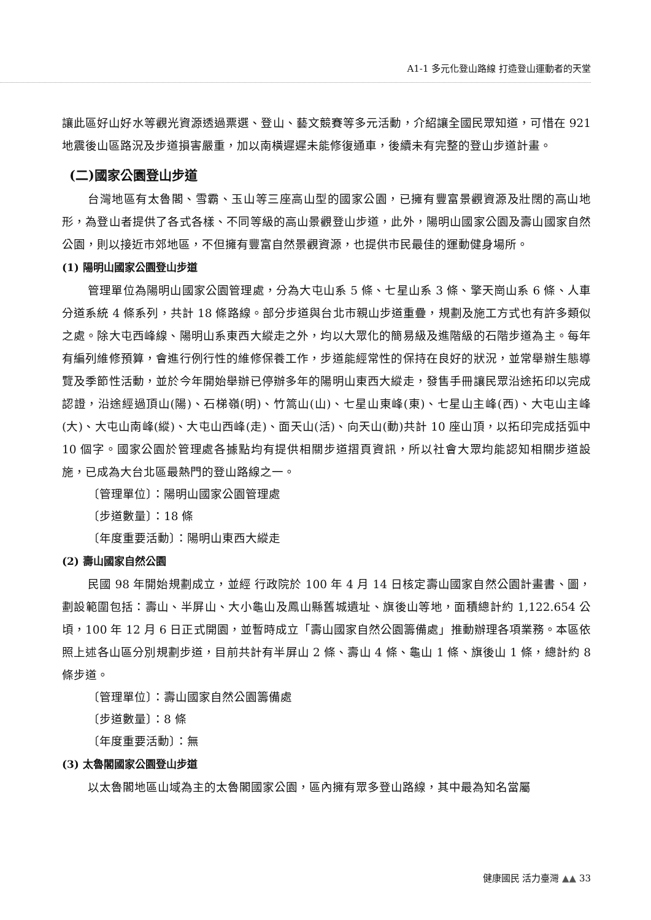A1-1 多元化登山路線 打造登山運動者的天堂
讓此區好山好水等觀光資源透過票選、登山、藝文競賽等多元活動，介紹讓全國民眾知道，可惜在 921 地震後山區路況及步道損害嚴重，加以南橫遲遲未能修復通車，後續未有完整的登山步道計畫。
(二)國家公園登山步道
台灣地區有太魯閣、雪霸、玉山等三座高山型的國家公園，已擁有豐富景觀資源及壯闊的高山地形，為登山者提供了各式各樣、不同等級的高山景觀登山步道，此外，陽明山國家公園及壽山國家自然公園，則以接近市郊地區，不但擁有豐富自然景觀資源，也提供市民最佳的運動健身場所。
(1) 陽明山國家公園登山步道
管理單位為陽明山國家公園管理處，分為大屯山系 5 條、七星山系 3 條、擎天崗山系 6 條、人車分道系統 4 條系列，共計 18 條路線。部分步道與台北市親山步道重疊，規劃及施工方式也有許多類似之處。除大屯西峰線、陽明山系東西大縱走之外，均以大眾化的簡易級及進階級的石階步道為主。每年有編列維修預算，會進行例行性的維修保養工作，步道能經常性的保持在良好的狀況，並常舉辦生態導覽及季節性活動，並於今年開始舉辦已停辦多年的陽明山東西大縱走，發售手冊讓民眾沿途拓印以完成認證，沿途經過頂山(陽)、石梯嶺(明)、竹篙山(山)、七星山東峰(東)、七星山主峰(西)、大屯山主峰(大)、大屯山南峰(縱)、大屯山西峰(走)、面天山(活)、向天山(動)共計 10 座山頂，以拓印完成括弧中 10 個字。國家公園於管理處各據點均有提供相關步道摺頁資訊，所以社會大眾均能認知相關步道設施，已成為大台北區最熱門的登山路線之一。
〔管理單位〕：陽明山國家公園管理處
〔步道數量〕：18 條
〔年度重要活動〕：陽明山東西大縱走
(2) 壽山國家自然公園
民國 98 年開始規劃成立，並經 行政院於 100 年 4 月 14 日核定壽山國家自然公園計畫書、圖，劃設範圍包括：壽山、半屏山、大小龜山及鳳山縣舊城遺址、旗後山等地，面積總計約 1,122.654 公頃，100 年 12 月 6 日正式開園，並暫時成立「壽山國家自然公園籌備處」推動辦理各項業務。本區依照上述各山區分別規劃步道，目前共計有半屏山 2 條、壽山 4 條、龜山 1 條、旗後山 1 條，總計約 8 條步道。
〔管理單位〕：壽山國家自然公園籌備處
〔步道數量〕：8 條
〔年度重要活動〕：無
(3) 太魯閣國家公園登山步道
以太魯閣地區山域為主的太魯閣國家公園，區內擁有眾多登山路線，其中最為知名當屬
健康國民 活力臺灣 ▲▲ 33